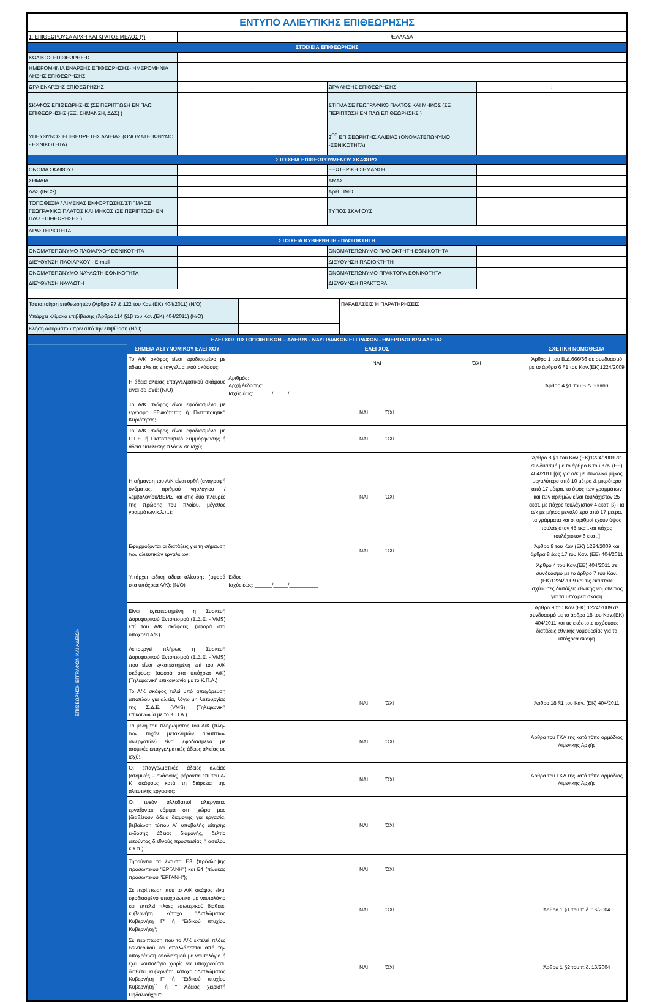| ΕΝΤΥΠΟ ΑΛΙΕΥΤΙΚΗΣ ΕΠΙΘΕΩΡΗΣΗΣ | | | |
| 1. ΕΠΙΘΕΩΡΟΥΣΑ ΑΡΧΗ ΚΑΙ ΚΡΑΤΟΣ ΜΕΛΟΣ (*) | /ΕΛΛΑΔΑ | | |
| ΣΤΟΙΧΕΙΑ ΕΠΙΘΕΩΡΗΣΗΣ | | | |
| ΚΩΔΙΚΟΣ ΕΠΙΘΕΩΡΗΣΗΣ | | | |
| ΗΜΕΡΟΜΗΝΙΑ ΕΝΑΡΞΗΣ ΕΠΙΘΕΩΡΗΣΗΣ- ΗΜΕΡΟΜΗΝΙΑ ΛΗΞΗΣ ΕΠΙΘΕΩΡΗΣΗΣ | | | |
| ΩΡΑ ΕΝΑΡΞΗΣ ΕΠΙΘΕΩΡΗΣΗΣ | : | ΩΡΑ ΛΗΞΗΣ ΕΠΙΘΕΩΡΗΣΗΣ | : |
| ΣΚΑΦΟΣ ΕΠΙΘΕΩΡΗΣΗΣ (ΣΕ ΠΕΡΙΠΤΩΣΗ ΕΝ ΠΛΩ ΕΠΙΘΕΩΡΗΣΗΣ {ΕΞ. ΣΗΜΑΝΣΗ, ΔΔΣ} ) | | ΣΤΙΓΜΑ ΣΕ ΓΕΩΓΡΑΦΙΚΟ ΠΛΑΤΟΣ ΚΑΙ ΜΗΚΟΣ (ΣΕ ΠΕΡΙΠΤΩΣΗ ΕΝ ΠΛΩ ΕΠΙΘΕΩΡΗΣΗΣ ) | |
| ΥΠΕΥΘΥΝΟΣ ΕΠΙΘΕΩΡΗΤΗΣ ΑΛΙΕΙΑΣ (ΟΝΟΜΑΤΕΠΩΝΥΜΟ - ΕΘΝΙΚΟΤΗΤΑ) | | 2<sup>ΟΣ</sup> ΕΠΙΘΕΩΡΗΤΗΣ ΑΛΙΕΙΑΣ (ΟΝΟΜΑΤΕΠΩΝΥΜΟ -ΕΘΝΙΚΟΤΗΤΑ) | |
| ΣΤΟΙΧΕΙΑ ΕΠΙΘΕΩΡΟΥΜΕΝΟΥ ΣΚΑΦΟΥΣ | | | |
| ΟΝΟΜΑ ΣΚΑΦΟΥΣ | | ΕΞΩΤΕΡΙΚΗ ΣΗΜΑΝΣΗ | |
| ΣΗΜΑΙΑ | | ΑΜΑΣ | |
| ΔΔΣ (IRCS) | | Αριθ . IMO | |
| ΤΟΠΟΘΕΣΙΑ / ΛΙΜΕΝΑΣ ΕΚΦΟΡΤΩΣΗΣ/ΣΤΙΓΜΑ ΣΕ ΓΕΩΓΡΑΦΙΚΟ ΠΛΑΤΟΣ ΚΑΙ ΜΗΚΟΣ (ΣΕ ΠΕΡΙΠΤΩΣΗ ΕΝ ΠΛΩ ΕΠΙΘΕΩΡΗΣΗΣ ) | | ΤΥΠΟΣ ΣΚΑΦΟΥΣ | |
| ΔΡΑΣΤΗΡΙΟΤΗΤΑ | | | |
| ΣΤΟΙΧΕΙΑ ΚΥΒΕΡΝΗΤΗ - ΠΛΟΙΟΚΤΗΤΗ | | | |
| ΟΝΟΜΑΤΕΠΩΝΥΜΟ ΠΛΟΙΑΡΧΟΥ-ΕΘΝΙΚΟΤΗΤΑ | | ΟΝΟΜΑΤΕΠΩΝΥΜΟ ΠΛΟΙΟΚΤΗΤΗ-ΕΘΝΙΚΟΤΗΤΑ | |
| ΔΙΕΥΘΥΝΣΗ ΠΛΟΙΑΡΧΟΥ - E-mail | | ΔΙΕΥΘΥΝΣΗ ΠΛΟΙΟΚΤΗΤΗ | |
| ΟΝΟΜΑΤΕΠΩΝΥΜΟ ΝΑΥΛΩΤΗ-ΕΘΝΙΚΟΤΗΤΑ | | ΟΝΟΜΑΤΕΠΩΝΥΜΟ ΠΡΑΚΤΟΡΑ-ΕΘΝΙΚΟΤΗΤΑ | |
| ΔΙΕΥΘΥΝΣΗ ΝΑΥΛΩΤΗ | | ΔΙΕΥΘΥΝΣΗ ΠΡΑΚΤΟΡΑ | |
| Ταυτοποίηση επιθεωρητών (Άρθρο 97 & 122 του Καν.(ΕΚ) 404/2011) (Ν/Ο) | | ΠΑΡΑΒΑΣΕΙΣ Ή ΠΑΡΑΤΗΡΗΣΕΙΣ |
| Υπάρχει κλίμακα επιβίβασης (Άρθρο 114 §1β του Καν.(ΕΚ) 404/2011) (Ν/Ο) | | |
| Κλήση ασυρμάτου πριν από την επιβίβαση (Ν/Ο) | | |
| ΕΛΕΓΧΟΣ ΠΙΣΤΟΠΟΙΗΤΙΚΩΝ – ΑΔΕΙΩΝ - ΝΑΥΤΙΛΙΑΚΩΝ ΕΓΓΡΑΦΩΝ - ΗΜΕΡΟΛΟΓΙΩΝ ΑΛΙΕΙΑΣ | | | | | |
| ΕΠΙΘΕΩΡΗΣΗ ΕΓΓΡΑΦΩΝ ΚΑΙ ΑΔΕΙΩΝ | ΣΗΜΕΙΑ ΑΣΤΥΝΟΜΙΚΟΥ ΕΛΕΓΧΟΥ | ΕΛΕΓΧΟΣ | | | ΣΧΕΤΙΚΗ ΝΟΜΟΘΕΣΙΑ |
| | Το Α/Κ σκάφος είναι εφοδιασμένο με άδεια αλιείας επαγγελματικού σκάφους; | | ΝΑΙ | ΌΧΙ | Άρθρο 1 του Β.Δ.666/66 σε συνδυασμό με το άρθρο 6 §1 του Καν.(ΕΚ)1224/2009 |
| | Η άδεια αλιείας επαγγελματικού σκάφους είναι σε ισχύ; (Ν/Ο) | Αριθμός: Αρχή έκδοσης: Ισχύς έως: ______/_____/__________ | | | Άρθρο 4 §1 του Β.Δ.666/66 |
| | Το Α/Κ σκάφος είναι εφοδιασμένο με έγγραφο Εθνικότητας ή Πιστοποιητικό Κυριότητας; | ΝΑΙ ΌΧΙ | | | |
| | Το Α/Κ σκάφος είναι εφοδιασμένο με Π.Γ.Ε. ή Πιστοποιητικό Συμμόρφωσης ή άδεια εκτέλεσης πλόων σε ισχύ; | ΝΑΙ ΌΧΙ | | | |
| | Η σήμανση του Α/Κ είναι ορθή (αναγραφή ονόματος, αριθμού νηολογίου / λεμβολογίου/ΒΕΜΣ και στις δύο πλευρές της πρώρης του πλοίου, μέγεθος γραμμάτων,κ.λ.π.); | ΝΑΙ ΌΧΙ | | | Άρθρο 8 §1 του Καν.(ΕΚ)1224/2009 σε συνδυασμό με το άρθρο 6 του Καν.(ΕΕ) 404/2011 [(α) για α/κ με συνολικό μήκος μεγαλύτερο από 10 μέτρα & μικρότερο από 17 μέτρα, το ύψος των γραμμάτων και των αριθμών είναι τουλάχιστον 25 εκατ. με πάχος τουλάχιστον 4 εκατ. β) Για α/κ με μήκος μεγαλύτερο από 17 μέτρα, τα γράμματα και οι αριθμοί έχουν ύψος τουλάχιστον 45 εκατ.και πάχος τουλάχιστον 6 εκατ.] |
| | Εφαρμόζονται οι διατάξεις για τη σήμανση των αλιευτικών εργαλείων; | ΝΑΙ ΌΧΙ | | | Άρθρο 8 του Καν.(ΕΚ) 1224/2009 και άρθρα 8 έως 17 του Καν. (ΕΕ) 404/2011 |
| | Υπάρχει ειδική άδεια αλίευσης (αφορά στα υπόχρεα Α/Κ); (Ν/Ο) | Ειδος: Ισχύς έως: ______/_____/__________ | | | Άρθρο 4 του Καν.(ΕΕ) 404/2011 σε συνδυασμό με το άρθρο 7 του Καν.(ΕΚ)1224/2009 και τις εκάστοτε ισχύουσες διατάξεις εθνικής νομοθεσίας για τα υπόχρεα σκαφη |
| | Είναι εγκατεστημένη η Συσκευή Δορυφορικού Εντοπισμού (Σ.Δ.Ε. - VMS) επί του Α/Κ σκάφους; (αφορά στα υπόχρεα Α/Κ) | | | | Άρθρο 9 του Καν.(ΕΚ) 1224/2009 σε συνδυασμό με το άρθρο 18 του Καν.(ΕΚ) 404/2011 και τις εκάστοτε ισχύουσες διατάξεις εθνικής νομοθεσίας για τα υπόχρεα σκαφη |
| | Λειτουργεί πλήρως η Συσκευή Δορυφορικού Εντοπισμού (Σ.Δ.Ε. - VMS) που είναι εγκατεστημένη επί του Α/Κ σκάφους; (αφορά στα υπόχρεα Α/Κ) (Τηλεφωνική επικοινωνία με το Κ.Π.Α.) | | | | |
| | Το Α/Κ σκάφος τελεί υπό απαγόρευση απόπλου για αλιεία, λόγω μη λειτουργίας της Σ.Δ.Ε. (VMS); (Τηλεφωνική επικοινωνία με το Κ.Π.Α.) | ΝΑΙ ΌΧΙ | | | Άρθρο 18 §1 του Καν. (ΕΚ) 404/2011 |
| | Τα μέλη του πληρώματος του Α/Κ (πλην των τυχόν μετακλητών αιγύπτιων αλιεργατών) είναι εφοδιασμένα με ατομικές επαγγελματικές άδειες αλιείας σε ισχύ; | ΝΑΙ ΌΧΙ | | | Άρθρα του ΓΚΛ της κατά τόπο αρμόδιας Λιμενικής Αρχής |
| | Οι επαγγελματικές άδειες αλιείας (ατομικές – σκάφους) φέρονται επί του Α/Κ σκάφους κατά τη διάρκεια της αλιευτικής εργασίας; | ΝΑΙ ΌΧΙ | | | Άρθρα του ΓΚΛ της κατά τόπο αρμόδιας Λιμενικής Αρχής |
| | Οι τυχόν αλλοδαποί αλιεργάτες εργάζονται νόμιμα στη χώρα μας (διαθέτουν άδεια διαμονής για εργασία, βεβαίωση τύπου Α΄ υποβολής αίτησης έκδοσης άδειας διαμονής, δελτίο αιτούντος διεθνούς προστασίας ή ασύλου κ.λ.π.); | ΝΑΙ ΌΧΙ | | | |
| | Τηρούνται τα έντυπα Ε3 (πρόσληψης προσωπικού "ΕΡΓΑΝΗ") και Ε4 (πίνακας προσωπικού "ΕΡΓΑΝΗ"); | ΝΑΙ ΌΧΙ | | | |
| | Σε περίπτωση που το Α/Κ σκάφος είναι εφοδιασμένο υποχρεωτικά με ναυτολόγιο και εκτελεί πλόες εσωτερικού διαθέτει κυβερνήτη κάτοχο "Διπλώματος Κυβερνήτη Γ'' ή ''Ειδικού πτυχίου Κυβερνήτη"; | ΝΑΙ ΌΧΙ | | | Άρθρο 1 §1 του π.δ. 16/2004 |
| | Σε περίπτωση που το Α/Κ εκτελεί πλόες εσωτερικού και απαλλάσσεται από την υποχρέωση εφοδιασμού με ναυτολόγιο ή έχει ναυτολόγιο χωρίς να υποχρεούται, διαθέτει κυβερνήτη κάτοχο ''Διπλώματος Κυβερνήτη Γ'' ή ''Ειδικού πτυχίου Κυβερνήτη΄΄ ή '' Άδειας χειριστή Πηδαλιούχου''; | ΝΑΙ ΌΧΙ | | | Άρθρο 1 §2 του π.δ. 16/2004 |